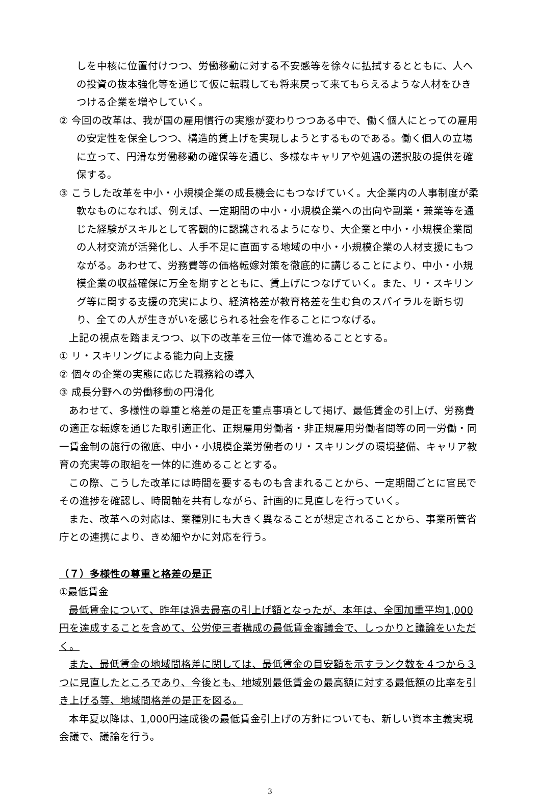しを中核に位置付けつつ、労働移動に対する不安感等を徐々に払拭するとともに、人への投資の抜本強化等を通じて仮に転職しても将来戻って来てもらえるような人材をひきつける企業を増やしていく。
② 今回の改革は、我が国の雇用慣行の実態が変わりつつある中で、働く個人にとっての雇用の安定性を保全しつつ、構造的賃上げを実現しようとするものである。働く個人の立場に立って、円滑な労働移動の確保等を通じ、多様なキャリアや処遇の選択肢の提供を確保する。
③ こうした改革を中小・小規模企業の成長機会にもつなげていく。大企業内の人事制度が柔軟なものになれば、例えば、一定期間の中小・小規模企業への出向や副業・兼業等を通じた経験がスキルとして客観的に認識されるようになり、大企業と中小・小規模企業間の人材交流が活発化し、人手不足に直面する地域の中小・小規模企業の人材支援にもつながる。あわせて、労務費等の価格転嫁対策を徹底的に講じることにより、中小・小規模企業の収益確保に万全を期すとともに、賃上げにつなげていく。また、リ・スキリング等に関する支援の充実により、経済格差が教育格差を生む負のスパイラルを断ち切り、全ての人が生きがいを感じられる社会を作ることにつなげる。
上記の視点を踏まえつつ、以下の改革を三位一体で進めることとする。
① リ・スキリングによる能力向上支援
② 個々の企業の実態に応じた職務給の導入
③ 成長分野への労働移動の円滑化
あわせて、多様性の尊重と格差の是正を重点事項として掲げ、最低賃金の引上げ、労務費の適正な転嫁を通じた取引適正化、正規雇用労働者・非正規雇用労働者間等の同一労働・同一賃金制の施行の徹底、中小・小規模企業労働者のリ・スキリングの環境整備、キャリア教育の充実等の取組を一体的に進めることとする。
この際、こうした改革には時間を要するものも含まれることから、一定期間ごとに官民でその進捗を確認し、時間軸を共有しながら、計画的に見直しを行っていく。
また、改革への対応は、業種別にも大きく異なることが想定されることから、事業所管省庁との連携により、きめ細やかに対応を行う。
（７）多様性の尊重と格差の是正
①最低賃金
最低賃金について、昨年は過去最高の引上げ額となったが、本年は、全国加重平均1,000円を達成することを含めて、公労使三者構成の最低賃金審議会で、しっかりと議論をいただく。
また、最低賃金の地域間格差に関しては、最低賃金の目安額を示すランク数を４つから３つに見直したところであり、今後とも、地域別最低賃金の最高額に対する最低額の比率を引き上げる等、地域間格差の是正を図る。
本年夏以降は、1,000円達成後の最低賃金引上げの方針についても、新しい資本主義実現会議で、議論を行う。
3